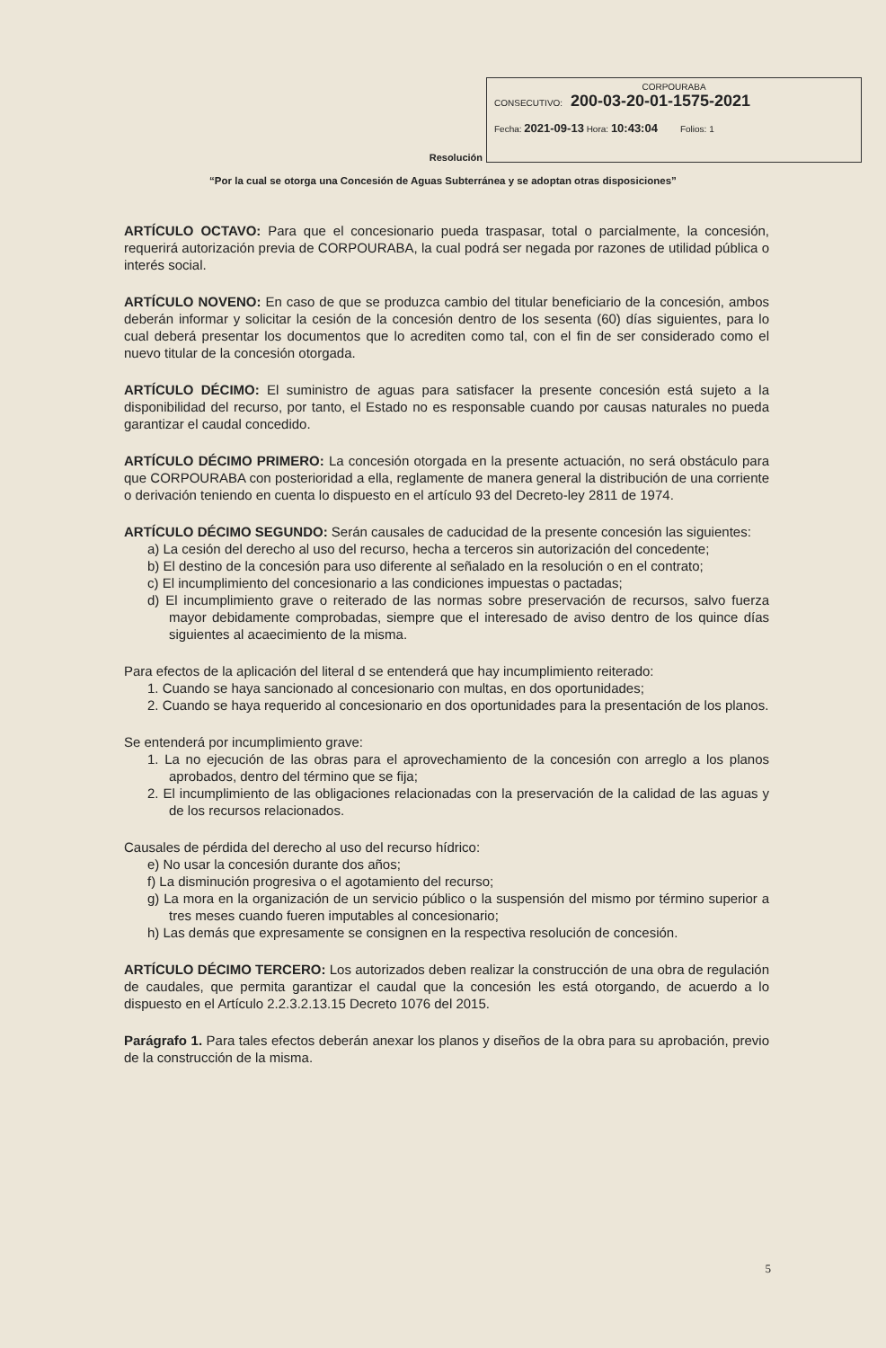Resolución
CORPOURABA
CONSECUTIVO: 200-03-20-01-1575-2021
Fecha: 2021-09-13 Hora: 10:43:04 Folios: 1
“Por la cual se otorga una Concesión de Aguas Subterránea y se adoptan otras disposiciones”
ARTÍCULO OCTAVO: Para que el concesionario pueda traspasar, total o parcialmente, la concesión, requerirá autorización previa de CORPOURABA, la cual podrá ser negada por razones de utilidad pública o interés social.
ARTÍCULO NOVENO: En caso de que se produzca cambio del titular beneficiario de la concesión, ambos deberán informar y solicitar la cesión de la concesión dentro de los sesenta (60) días siguientes, para lo cual deberá presentar los documentos que lo acrediten como tal, con el fin de ser considerado como el nuevo titular de la concesión otorgada.
ARTÍCULO DÉCIMO: El suministro de aguas para satisfacer la presente concesión está sujeto a la disponibilidad del recurso, por tanto, el Estado no es responsable cuando por causas naturales no pueda garantizar el caudal concedido.
ARTÍCULO DÉCIMO PRIMERO: La concesión otorgada en la presente actuación, no será obstáculo para que CORPOURABA con posterioridad a ella, reglamente de manera general la distribución de una corriente o derivación teniendo en cuenta lo dispuesto en el artículo 93 del Decreto-ley 2811 de 1974.
ARTÍCULO DÉCIMO SEGUNDO: Serán causales de caducidad de la presente concesión las siguientes:
a) La cesión del derecho al uso del recurso, hecha a terceros sin autorización del concedente;
b) El destino de la concesión para uso diferente al señalado en la resolución o en el contrato;
c) El incumplimiento del concesionario a las condiciones impuestas o pactadas;
d) El incumplimiento grave o reiterado de las normas sobre preservación de recursos, salvo fuerza mayor debidamente comprobadas, siempre que el interesado de aviso dentro de los quince días siguientes al acaecimiento de la misma.
Para efectos de la aplicación del literal d se entenderá que hay incumplimiento reiterado:
1. Cuando se haya sancionado al concesionario con multas, en dos oportunidades;
2. Cuando se haya requerido al concesionario en dos oportunidades para la presentación de los planos.
Se entenderá por incumplimiento grave:
1. La no ejecución de las obras para el aprovechamiento de la concesión con arreglo a los planos aprobados, dentro del término que se fija;
2. El incumplimiento de las obligaciones relacionadas con la preservación de la calidad de las aguas y de los recursos relacionados.
Causales de pérdida del derecho al uso del recurso hídrico:
e) No usar la concesión durante dos años;
f) La disminución progresiva o el agotamiento del recurso;
g) La mora en la organización de un servicio público o la suspensión del mismo por término superior a tres meses cuando fueren imputables al concesionario;
h) Las demás que expresamente se consignen en la respectiva resolución de concesión.
ARTÍCULO DÉCIMO TERCERO: Los autorizados deben realizar la construcción de una obra de regulación de caudales, que permita garantizar el caudal que la concesión les está otorgando, de acuerdo a lo dispuesto en el Artículo 2.2.3.2.13.15 Decreto 1076 del 2015.
Parágrafo 1. Para tales efectos deberán anexar los planos y diseños de la obra para su aprobación, previo de la construcción de la misma.
5